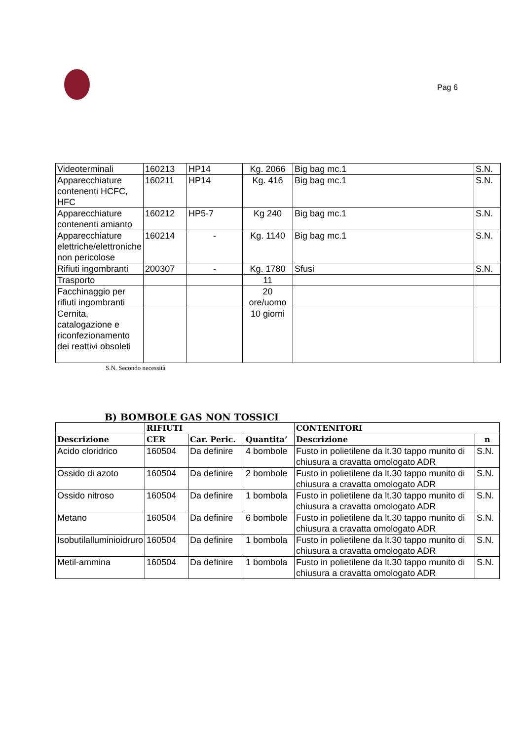Pag 6
| Videoterminali | 160213 | HP14 | Kg. 2066 | Big bag mc.1 | S.N. |
| Apparecchiature contenenti HCFC, HFC | 160211 | HP14 | Kg. 416 | Big bag mc.1 | S.N. |
| Apparecchiature contenenti amianto | 160212 | HP5-7 | Kg 240 | Big bag mc.1 | S.N. |
| Apparecchiature elettriche/elettroniche non pericolose | 160214 | - | Kg. 1140 | Big bag mc.1 | S.N. |
| Rifiuti ingombranti | 200307 | - | Kg. 1780 | Sfusi | S.N. |
| Trasporto | | | 11 | | |
| Facchinaggio per rifiuti ingombranti | | | 20 ore/uomo | | |
| Cernita, catalogazione e riconfezionamento dei reattivi obsoleti | | | 10 giorni | | |
S.N. Secondo necessità
B) BOMBOLE GAS NON TOSSICI
| | RIFIUTI | | | CONTENITORI | |
| --- | --- | --- | --- | --- | --- |
| Descrizione | CER | Car. Peric. | Quantita’ | Descrizione | n |
| Acido cloridrico | 160504 | Da definire | 4 bombole | Fusto in polietilene da lt.30 tappo munito di chiusura a cravatta omologato ADR | S.N. |
| Ossido di azoto | 160504 | Da definire | 2 bombole | Fusto in polietilene da lt.30 tappo munito di chiusura a cravatta omologato ADR | S.N. |
| Ossido nitroso | 160504 | Da definire | 1 bombola | Fusto in polietilene da lt.30 tappo munito di chiusura a cravatta omologato ADR | S.N. |
| Metano | 160504 | Da definire | 6 bombole | Fusto in polietilene da lt.30 tappo munito di chiusura a cravatta omologato ADR | S.N. |
| Isobutilalluminioidruro | 160504 | Da definire | 1 bombola | Fusto in polietilene da lt.30 tappo munito di chiusura a cravatta omologato ADR | S.N. |
| Metil-ammina | 160504 | Da definire | 1 bombola | Fusto in polietilene da lt.30 tappo munito di chiusura a cravatta omologato ADR | S.N. |